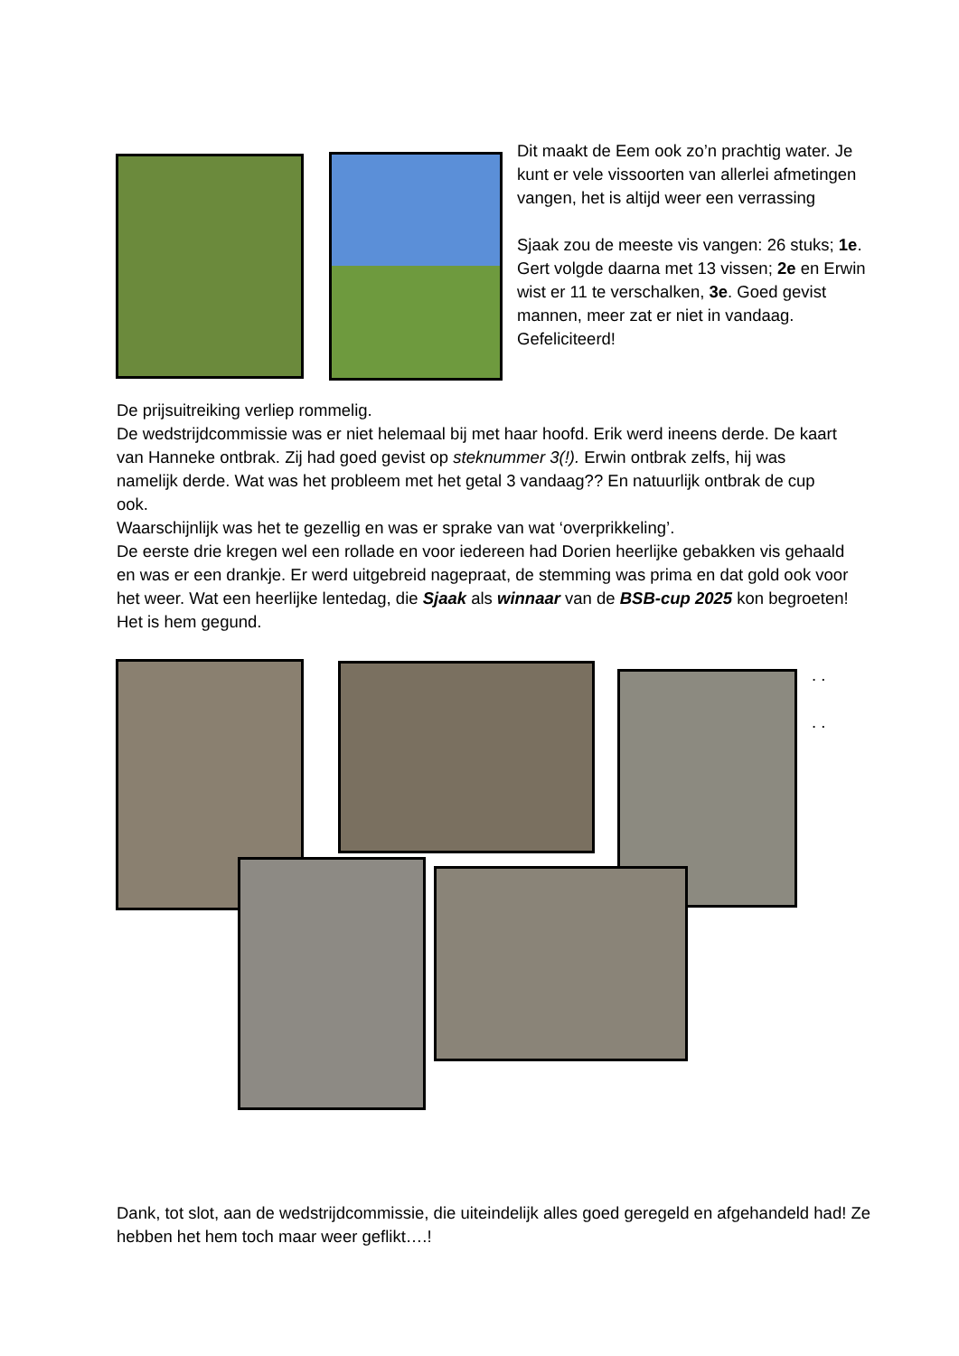Dit maakt de Eem ook zo’n prachtig water. Je kunt er vele vissoorten van allerlei afmetingen vangen, het is altijd weer een verrassing
Sjaak zou de meeste vis vangen: 26 stuks; 1e. Gert volgde daarna met 13 vissen; 2e en Erwin wist er 11 te verschalken, 3e. Goed gevist mannen, meer zat er niet in vandaag. Gefeliciteerd!
De prijsuitreiking verliep rommelig.
De wedstrijdcommissie was er niet helemaal bij met haar hoofd. Erik werd ineens derde. De kaart van Hanneke ontbrak. Zij had goed gevist op steknummer 3(!). Erwin ontbrak zelfs, hij was namelijk derde. Wat was het probleem met het getal 3 vandaag?? En natuurlijk ontbrak de cup ook.
Waarschijnlijk was het te gezellig en was er sprake van wat ‘overprikkeling’.
De eerste drie kregen wel een rollade en voor iedereen had Dorien heerlijke gebakken vis gehaald en was er een drankje. Er werd uitgebreid nagepraat, de stemming was prima en dat gold ook voor het weer. Wat een heerlijke lentedag, die Sjaak als winnaar van de BSB-cup 2025 kon begroeten! Het is hem gegund.
. .
. .
Dank, tot slot, aan de wedstrijdcommissie, die uiteindelijk alles goed geregeld en afgehandeld had! Ze hebben het hem toch maar weer geflikt….!